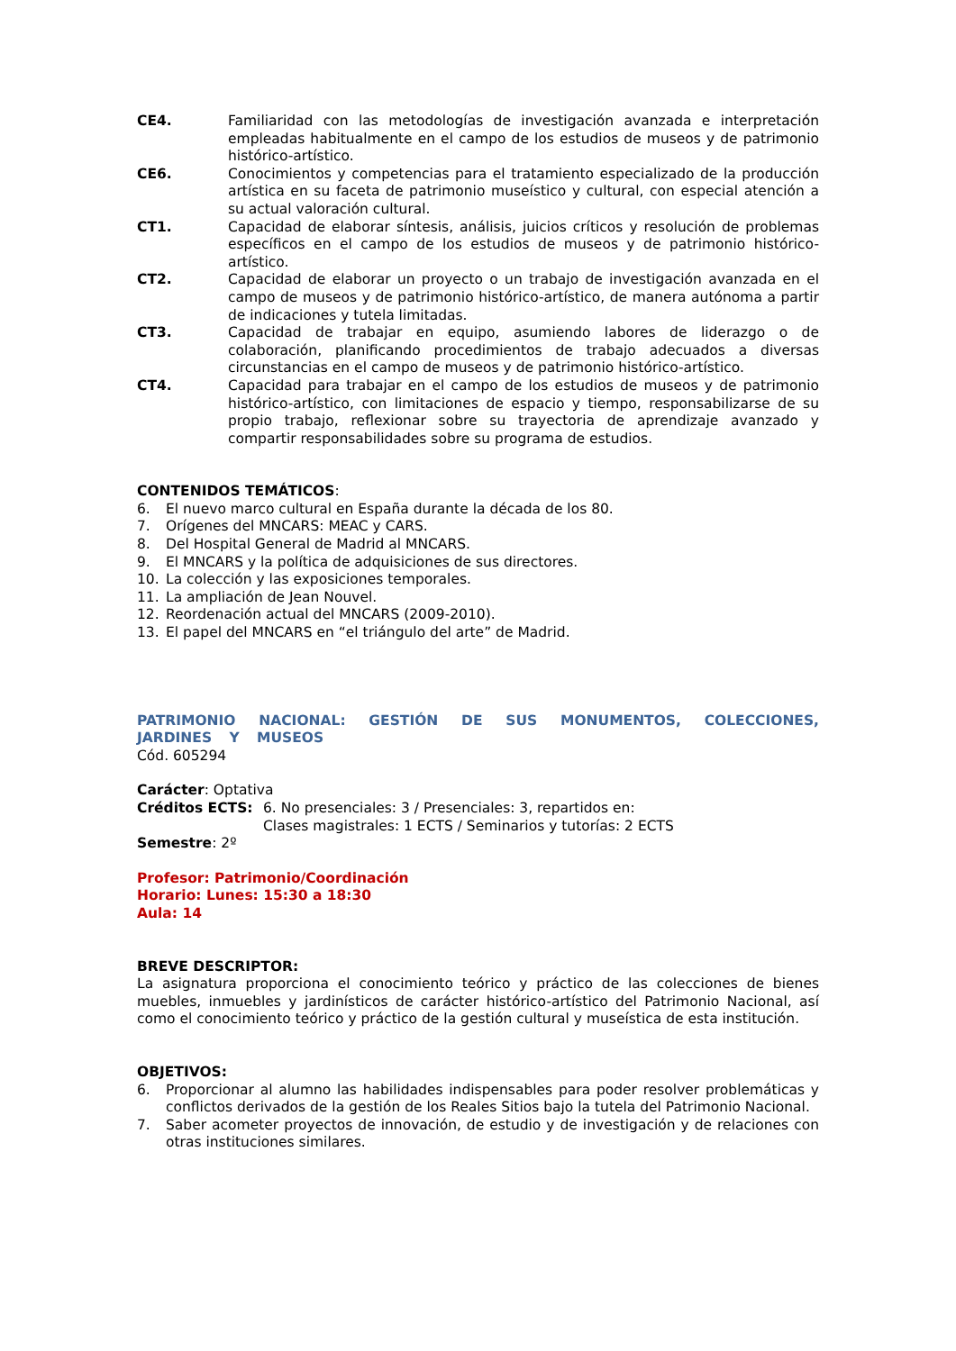CE4. Familiaridad con las metodologías de investigación avanzada e interpretación empleadas habitualmente en el campo de los estudios de museos y de patrimonio histórico-artístico.
CE6. Conocimientos y competencias para el tratamiento especializado de la producción artística en su faceta de patrimonio museístico y cultural, con especial atención a su actual valoración cultural.
CT1. Capacidad de elaborar síntesis, análisis, juicios críticos y resolución de problemas específicos en el campo de los estudios de museos y de patrimonio histórico-artístico.
CT2. Capacidad de elaborar un proyecto o un trabajo de investigación avanzada en el campo de museos y de patrimonio histórico-artístico, de manera autónoma a partir de indicaciones y tutela limitadas.
CT3. Capacidad de trabajar en equipo, asumiendo labores de liderazgo o de colaboración, planificando procedimientos de trabajo adecuados a diversas circunstancias en el campo de museos y de patrimonio histórico-artístico.
CT4. Capacidad para trabajar en el campo de los estudios de museos y de patrimonio histórico-artístico, con limitaciones de espacio y tiempo, responsabilizarse de su propio trabajo, reflexionar sobre su trayectoria de aprendizaje avanzado y compartir responsabilidades sobre su programa de estudios.
CONTENIDOS TEMÁTICOS:
6. El nuevo marco cultural en España durante la década de los 80.
7. Orígenes del MNCARS: MEAC y CARS.
8. Del Hospital General de Madrid al MNCARS.
9. El MNCARS y la política de adquisiciones de sus directores.
10. La colección y las exposiciones temporales.
11. La ampliación de Jean Nouvel.
12. Reordenación actual del MNCARS (2009-2010).
13. El papel del MNCARS en “el triángulo del arte” de Madrid.
PATRIMONIO NACIONAL: GESTIÓN DE SUS MONUMENTOS, COLECCIONES, JARDINES Y MUSEOS
Cód. 605294
Carácter: Optativa
Créditos ECTS: 6. No presenciales: 3 / Presenciales: 3, repartidos en:
Clases magistrales: 1 ECTS / Seminarios y tutorías: 2 ECTS
Semestre: 2º
Profesor: Patrimonio/Coordinación
Horario: Lunes: 15:30 a 18:30
Aula: 14
BREVE DESCRIPTOR:
La asignatura proporciona el conocimiento teórico y práctico de las colecciones de bienes muebles, inmuebles y jardinísticos de carácter histórico-artístico del Patrimonio Nacional, así como el conocimiento teórico y práctico de la gestión cultural y museística de esta institución.
OBJETIVOS:
6. Proporcionar al alumno las habilidades indispensables para poder resolver problemáticas y conflictos derivados de la gestión de los Reales Sitios bajo la tutela del Patrimonio Nacional.
7. Saber acometer proyectos de innovación, de estudio y de investigación y de relaciones con otras instituciones similares.